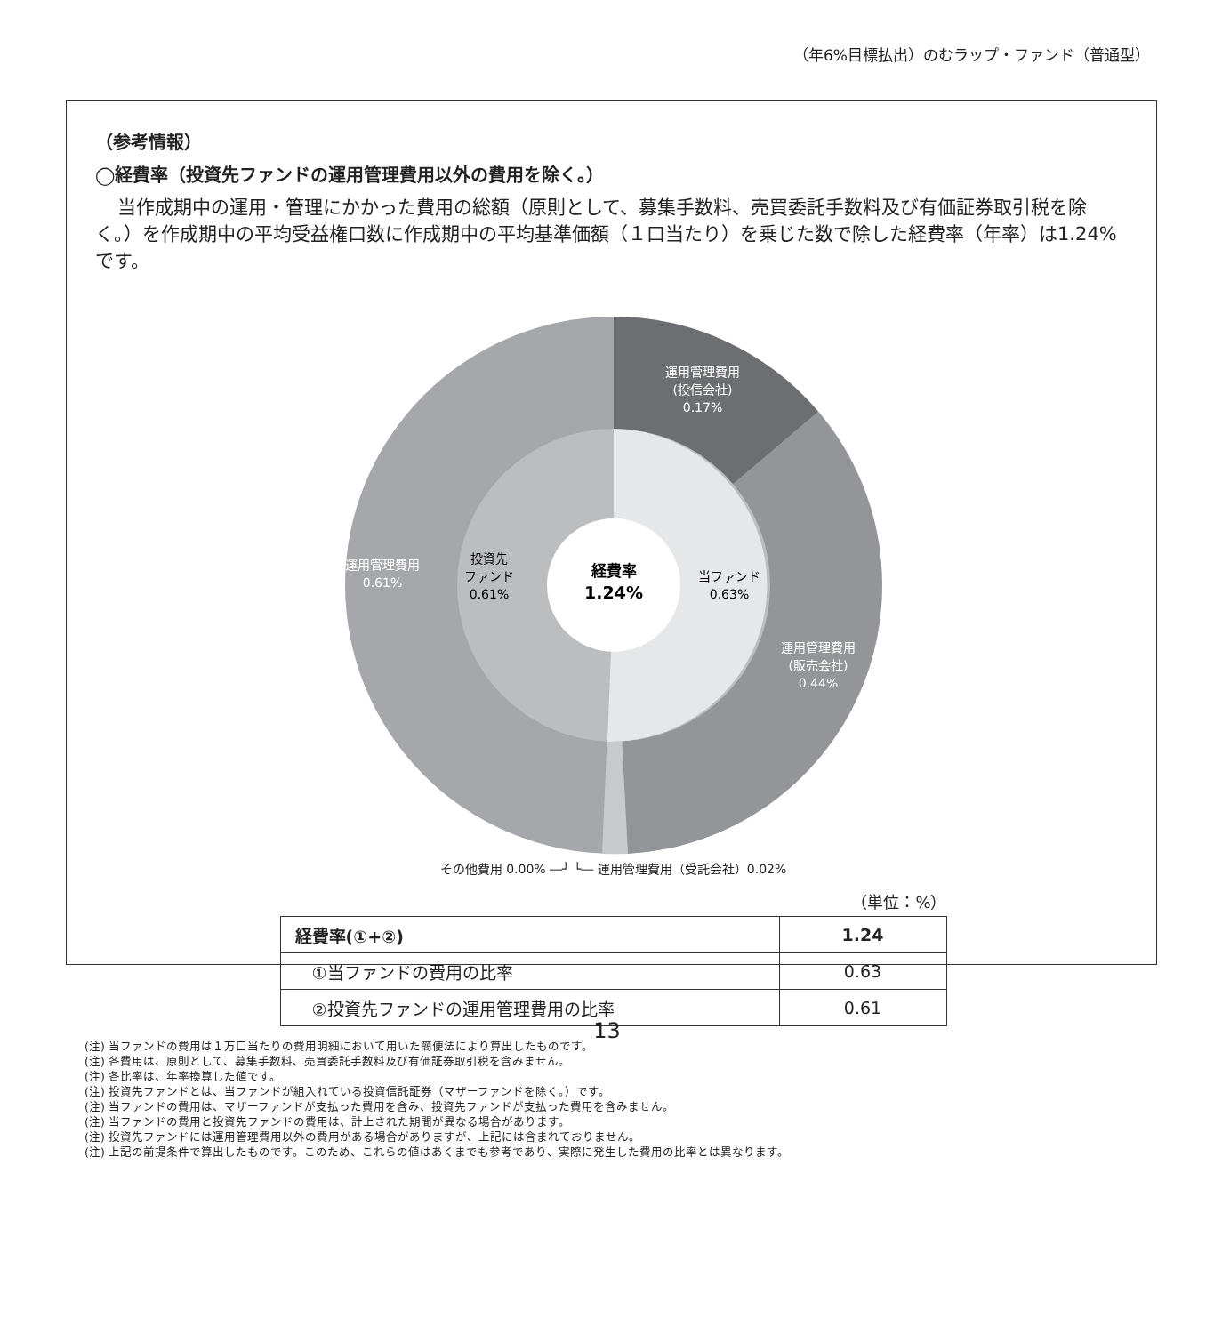（年6%目標払出）のむラップ・ファンド（普通型）
（参考情報）
◯経費率（投資先ファンドの運用管理費用以外の費用を除く。）
当作成期中の運用・管理にかかった費用の総額（原則として、募集手数料、売買委託手数料及び有価証券取引税を除く。）を作成期中の平均受益権口数に作成期中の平均基準価額（１口当たり）を乗じた数で除した経費率（年率）は1.24%です。
運用管理費用
(投信会社)
0.17%
運用管理費用
0.61%
投資先
ファンド
0.61%
経費率
1.24%
当ファンド
0.63%
運用管理費用
(販売会社)
0.44%
その他費用 0.00% ―┘ └― 運用管理費用（受託会社）0.02%
（単位：%）
| 経費率(①+②) | 1.24 |
| ①当ファンドの費用の比率 | 0.63 |
| ②投資先ファンドの運用管理費用の比率 | 0.61 |
(注) 当ファンドの費用は１万口当たりの費用明細において用いた簡便法により算出したものです。
(注) 各費用は、原則として、募集手数料、売買委託手数料及び有価証券取引税を含みません。
(注) 各比率は、年率換算した値です。
(注) 投資先ファンドとは、当ファンドが組入れている投資信託証券（マザーファンドを除く。）です。
(注) 当ファンドの費用は、マザーファンドが支払った費用を含み、投資先ファンドが支払った費用を含みません。
(注) 当ファンドの費用と投資先ファンドの費用は、計上された期間が異なる場合があります。
(注) 投資先ファンドには運用管理費用以外の費用がある場合がありますが、上記には含まれておりません。
(注) 上記の前提条件で算出したものです。このため、これらの値はあくまでも参考であり、実際に発生した費用の比率とは異なります。
13